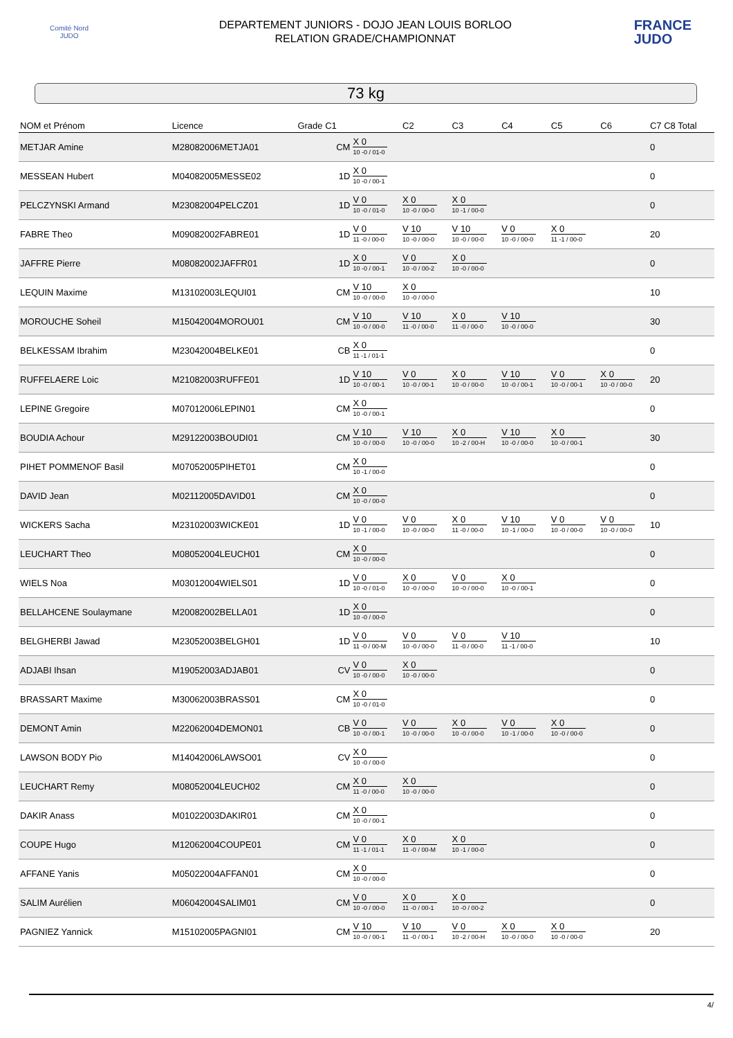Comité Nord
JUDO
DEPARTEMENT JUNIORS - DOJO JEAN LOUIS BORLOO
RELATION GRADE/CHAMPIONNAT
FRANCE
JUDO
73 kg
| NOM et Prénom | Licence | Grade C1 | | C2 | C3 | C4 | C5 | C6 | C7 C8 Total |
| --- | --- | --- | --- | --- | --- | --- | --- | --- | --- |
| METJAR Amine | M28082006METJA01 | CM | X 0 10 -0 / 01-0 | | | | | | 0 |
| MESSEAN Hubert | M04082005MESSE02 | 1D | X 0 10 -0 / 00-1 | | | | | | 0 |
| PELCZYNSKI Armand | M23082004PELCZ01 | 1D | V 0 10 -0 / 01-0 | X 0 10 -0 / 00-0 | X 0 10 -1 / 00-0 | | | | 0 |
| FABRE Theo | M09082002FABRE01 | 1D | V 0 11 -0 / 00-0 | V 10 10 -0 / 00-0 | V 10 10 -0 / 00-0 | V 0 10 -0 / 00-0 | X 0 11 -1 / 00-0 | | 20 |
| JAFFRE Pierre | M08082002JAFFR01 | 1D | X 0 10 -0 / 00-1 | V 0 10 -0 / 00-2 | X 0 10 -0 / 00-0 | | | | 0 |
| LEQUIN Maxime | M13102003LEQUI01 | CM | V 10 10 -0 / 00-0 | X 0 10 -0 / 00-0 | | | | | 10 |
| MOROUCHE Soheil | M15042004MOROU01 | CM | V 10 10 -0 / 00-0 | V 10 11 -0 / 00-0 | X 0 11 -0 / 00-0 | V 10 10 -0 / 00-0 | | | 30 |
| BELKESSAM Ibrahim | M23042004BELKE01 | CB | X 0 11 -1 / 01-1 | | | | | | 0 |
| RUFFELAERE Loic | M21082003RUFFE01 | 1D | V 10 10 -0 / 00-1 | V 0 10 -0 / 00-1 | X 0 10 -0 / 00-0 | V 10 10 -0 / 00-1 | V 0 10 -0 / 00-1 | X 0 10 -0 / 00-0 | 20 |
| LEPINE Gregoire | M07012006LEPIN01 | CM | X 0 10 -0 / 00-1 | | | | | | 0 |
| BOUDIA Achour | M29122003BOUDI01 | CM | V 10 10 -0 / 00-0 | V 10 10 -0 / 00-0 | X 0 10 -2 / 00-H | V 10 10 -0 / 00-0 | X 0 10 -0 / 00-1 | | 30 |
| PIHET POMMENOF Basil | M07052005PIHET01 | CM | X 0 10 -1 / 00-0 | | | | | | 0 |
| DAVID Jean | M02112005DAVID01 | CM | X 0 10 -0 / 00-0 | | | | | | 0 |
| WICKERS Sacha | M23102003WICKE01 | 1D | V 0 10 -1 / 00-0 | V 0 10 -0 / 00-0 | X 0 11 -0 / 00-0 | V 10 10 -1 / 00-0 | V 0 10 -0 / 00-0 | V 0 10 -0 / 00-0 | 10 |
| LEUCHART Theo | M08052004LEUCH01 | CM | X 0 10 -0 / 00-0 | | | | | | 0 |
| WIELS Noa | M03012004WIELS01 | 1D | V 0 10 -0 / 01-0 | X 0 10 -0 / 00-0 | V 0 10 -0 / 00-0 | X 0 10 -0 / 00-1 | | | 0 |
| BELLAHCENE Soulaymane | M20082002BELLA01 | 1D | X 0 10 -0 / 00-0 | | | | | | 0 |
| BELGHERBI Jawad | M23052003BELGH01 | 1D | V 0 11 -0 / 00-M | V 0 10 -0 / 00-0 | V 0 11 -0 / 00-0 | V 10 11 -1 / 00-0 | | | 10 |
| ADJABI Ihsan | M19052003ADJAB01 | CV | V 0 10 -0 / 00-0 | X 0 10 -0 / 00-0 | | | | | 0 |
| BRASSART Maxime | M30062003BRASS01 | CM | X 0 10 -0 / 01-0 | | | | | | 0 |
| DEMONT Amin | M22062004DEMON01 | CB | V 0 10 -0 / 00-1 | V 0 10 -0 / 00-0 | X 0 10 -0 / 00-0 | V 0 10 -1 / 00-0 | X 0 10 -0 / 00-0 | | 0 |
| LAWSON BODY Pio | M14042006LAWSO01 | CV | X 0 10 -0 / 00-0 | | | | | | 0 |
| LEUCHART Remy | M08052004LEUCH02 | CM | X 0 11 -0 / 00-0 | X 0 10 -0 / 00-0 | | | | | 0 |
| DAKIR Anass | M01022003DAKIR01 | CM | X 0 10 -0 / 00-1 | | | | | | 0 |
| COUPE Hugo | M12062004COUPE01 | CM | V 0 11 -1 / 01-1 | X 0 11 -0 / 00-M | X 0 10 -1 / 00-0 | | | | 0 |
| AFFANE Yanis | M05022004AFFAN01 | CM | X 0 10 -0 / 00-0 | | | | | | 0 |
| SALIM Aurélien | M06042004SALIM01 | CM | V 0 10 -0 / 00-0 | X 0 11 -0 / 00-1 | X 0 10 -0 / 00-2 | | | | 0 |
| PAGNIEZ Yannick | M15102005PAGNI01 | CM | V 10 10 -0 / 00-1 | V 10 11 -0 / 00-1 | V 0 10 -2 / 00-H | X 0 10 -0 / 00-0 | X 0 10 -0 / 00-0 | | 20 |
4/